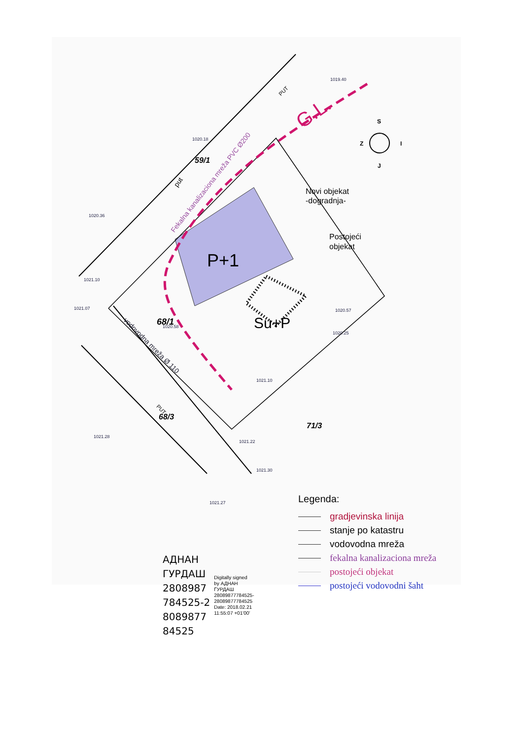1019.40
1020.18
1020.36
1021.10
1021.07
1020.58
1020.57
1020.25
1021.10
1021.28
1021.22
1021.30
1021.27
P+1
Su+P
G.L.
59/1
68/1
68/3
71/3
Novi objekat
-dogradnja-
Postojeći
objekat
S
Z
I
J
Fekalna kanalizaciona mreža PVC Ø200
vodovodna mreža Ø 110
PUT
PUT
put
АДНАН
ГУРДАШ
2808987
784525-2
8089877
84525
Digitally signed
by АДНАН
ГУРДАШ
28089877784525-
28089877784525
Date: 2018.02.21
11:55:07 +01'00'
Legenda:
gradjevinska linija
stanje po katastru
vodovodna mreža
fekalna kanalizaciona mreža
postojeći objekat
postojeći vodovodni šaht